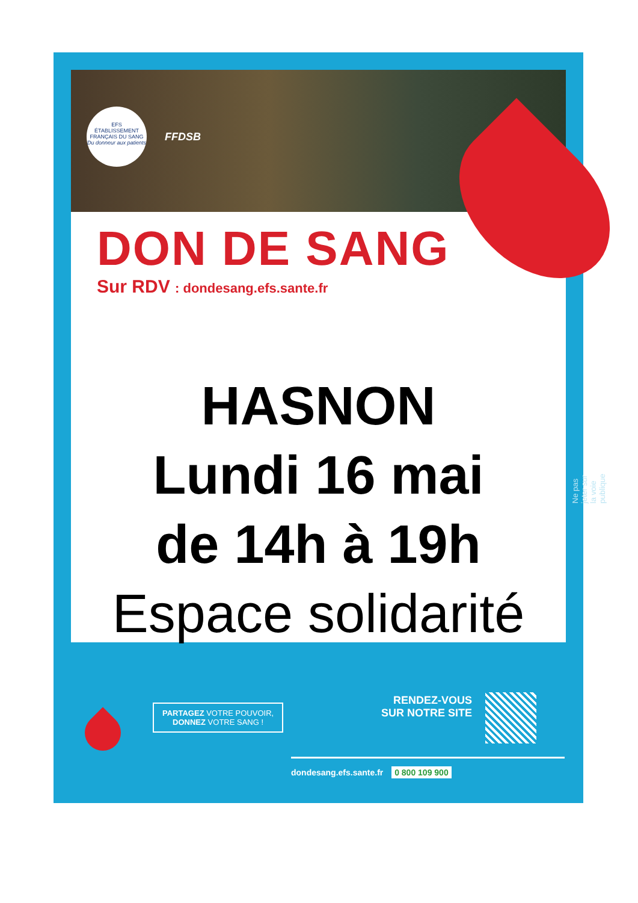EFS
ÉTABLISSEMENT FRANÇAIS DU SANG
Du donneur aux patients
FFDSB
DON DE SANG
Sur RDV : dondesang.efs.sante.fr
HASNON
Lundi 16 mai
de 14h à 19h
Espace solidarité
Ne pas jeter sur la voie publique
PARTAGEZ VOTRE POUVOIR,
DONNEZ VOTRE SANG !
RENDEZ-VOUS
SUR NOTRE SITE
dondesang.efs.sante.fr 0 800 109 900